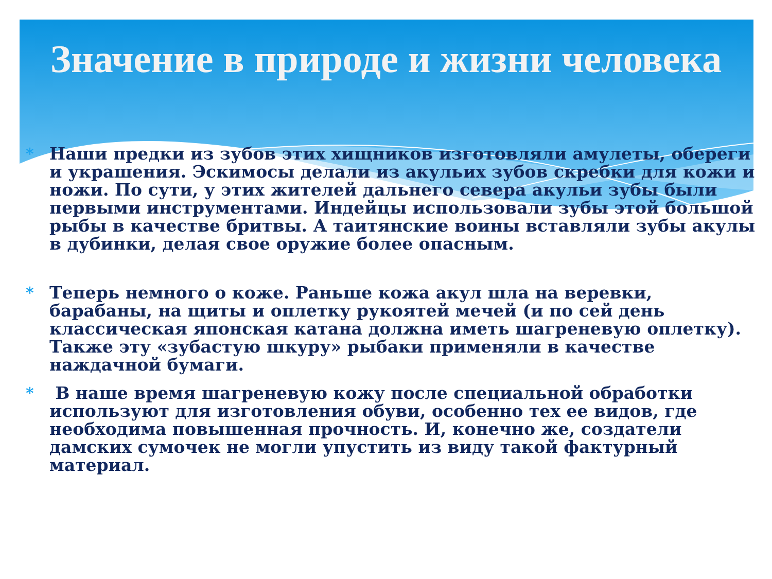Значение в природе и жизни человека
* Наши предки из зубов этих хищников изготовляли амулеты, обереги и украшения. Эскимосы делали из акульих зубов скребки для кожи и ножи. По сути, у этих жителей дальнего севера акульи зубы были первыми инструментами. Индейцы использовали зубы этой большой рыбы в качестве бритвы. А таитянские воины вставляли зубы акулы в дубинки, делая свое оружие более опасным.
* Теперь немного о коже. Раньше кожа акул шла на веревки, барабаны, на щиты и оплетку рукоятей мечей (и по сей день классическая японская катана должна иметь шагреневую оплетку). Также эту «зубастую шкуру» рыбаки применяли в качестве наждачной бумаги.
* В наше время шагреневую кожу после специальной обработки используют для изготовления обуви, особенно тех ее видов, где необходима повышенная прочность. И, конечно же, создатели дамских сумочек не могли упустить из виду такой фактурный материал.